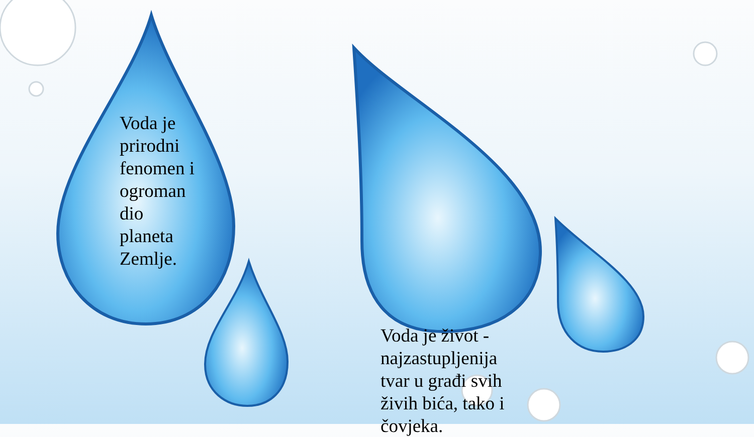Voda je prirodni fenomen i ogroman dio planeta Zemlje.
Voda je život - najzastupljenija tvar u građi svih živih bića, tako i čovjeka.